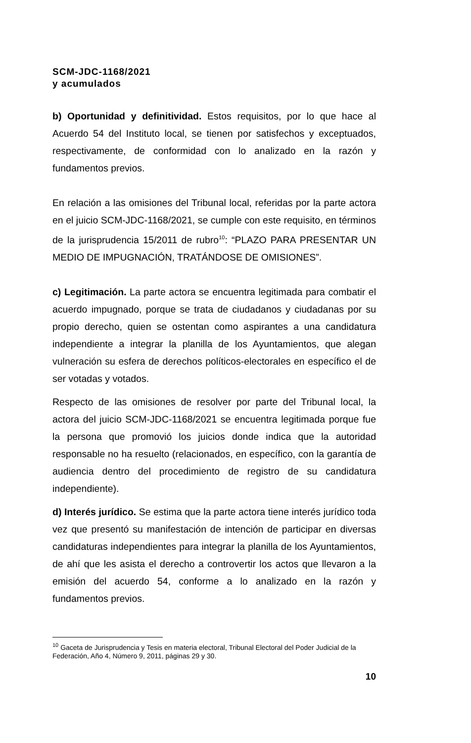SCM-JDC-1168/2021
y acumulados
b) Oportunidad y definitividad. Estos requisitos, por lo que hace al Acuerdo 54 del Instituto local, se tienen por satisfechos y exceptuados, respectivamente, de conformidad con lo analizado en la razón y fundamentos previos.
En relación a las omisiones del Tribunal local, referidas por la parte actora en el juicio SCM-JDC-1168/2021, se cumple con este requisito, en términos de la jurisprudencia 15/2011 de rubro<sup>10</sup>: “PLAZO PARA PRESENTAR UN MEDIO DE IMPUGNACIÓN, TRATÁNDOSE DE OMISIONES”.
c) Legitimación. La parte actora se encuentra legitimada para combatir el acuerdo impugnado, porque se trata de ciudadanos y ciudadanas por su propio derecho, quien se ostentan como aspirantes a una candidatura independiente a integrar la planilla de los Ayuntamientos, que alegan vulneración su esfera de derechos políticos-electorales en específico el de ser votadas y votados.
Respecto de las omisiones de resolver por parte del Tribunal local, la actora del juicio SCM-JDC-1168/2021 se encuentra legitimada porque fue la persona que promovió los juicios donde indica que la autoridad responsable no ha resuelto (relacionados, en específico, con la garantía de audiencia dentro del procedimiento de registro de su candidatura independiente).
d) Interés jurídico. Se estima que la parte actora tiene interés jurídico toda vez que presentó su manifestación de intención de participar en diversas candidaturas independientes para integrar la planilla de los Ayuntamientos, de ahí que les asista el derecho a controvertir los actos que llevaron a la emisión del acuerdo 54, conforme a lo analizado en la razón y fundamentos previos.
<sup>10</sup> Gaceta de Jurisprudencia y Tesis en materia electoral, Tribunal Electoral del Poder Judicial de la Federación, Año 4, Número 9, 2011, páginas 29 y 30.
10